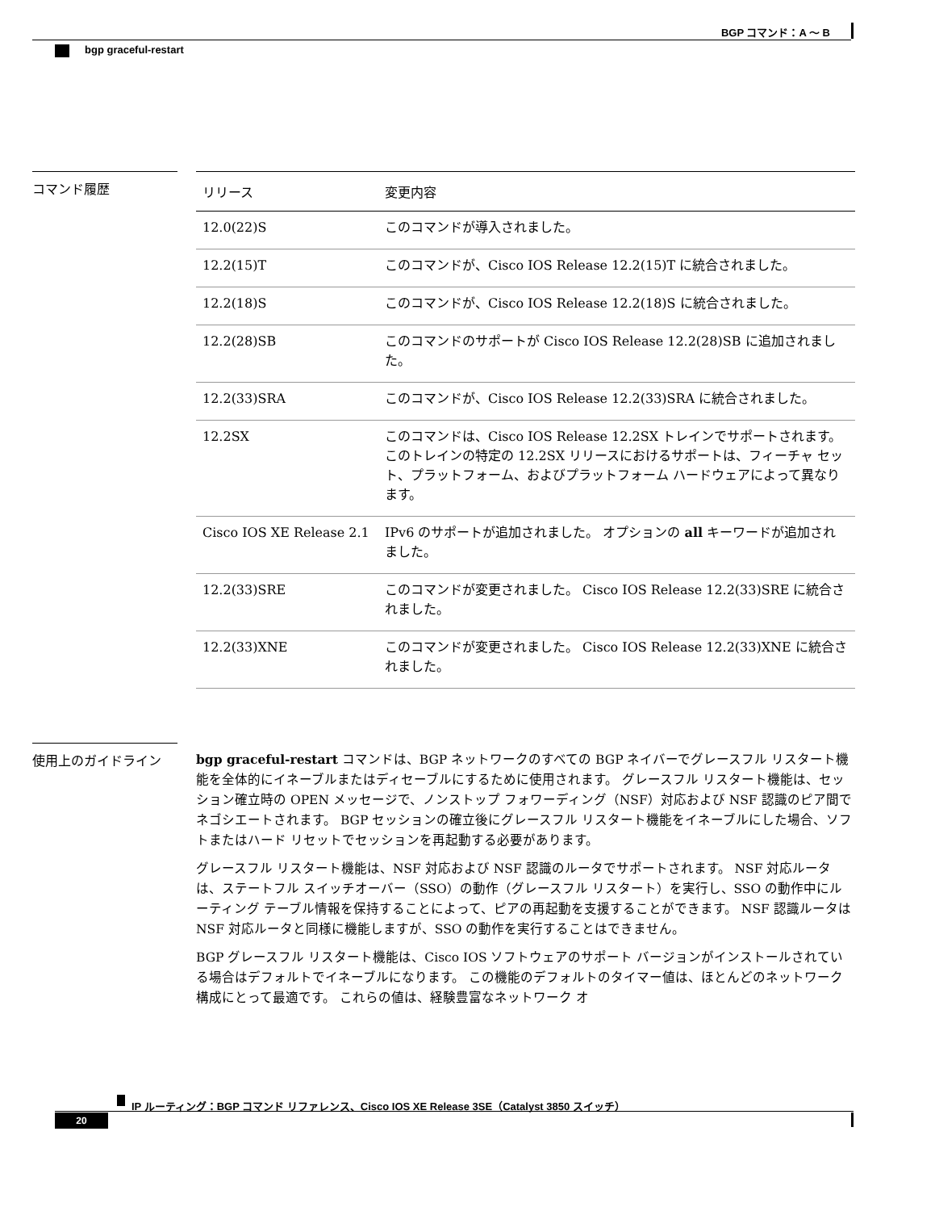BGP コマンド：A ～ B
bgp graceful-restart
コマンド履歴
| リリース | 変更内容 |
| --- | --- |
| 12.0(22)S | このコマンドが導入されました。 |
| 12.2(15)T | このコマンドが、Cisco IOS Release 12.2(15)T に統合されました。 |
| 12.2(18)S | このコマンドが、Cisco IOS Release 12.2(18)S に統合されました。 |
| 12.2(28)SB | このコマンドのサポートが Cisco IOS Release 12.2(28)SB に追加されました。 |
| 12.2(33)SRA | このコマンドが、Cisco IOS Release 12.2(33)SRA に統合されました。 |
| 12.2SX | このコマンドは、Cisco IOS Release 12.2SX トレインでサポートされます。 このトレインの特定の 12.2SX リリースにおけるサポートは、フィーチャ セット、プラットフォーム、およびプラットフォーム ハードウェアによって異なります。 |
| Cisco IOS XE Release 2.1 | IPv6 のサポートが追加されました。 オプションの all キーワードが追加されました。 |
| 12.2(33)SRE | このコマンドが変更されました。 Cisco IOS Release 12.2(33)SRE に統合されました。 |
| 12.2(33)XNE | このコマンドが変更されました。 Cisco IOS Release 12.2(33)XNE に統合されました。 |
使用上のガイドライン
bgp graceful-restart コマンドは、BGP ネットワークのすべての BGP ネイバーでグレースフル リスタート機能を全体的にイネーブルまたはディセーブルにするために使用されます。 グレースフル リスタート機能は、セッション確立時の OPEN メッセージで、ノンストップ フォワーディング（NSF）対応および NSF 認識のピア間でネゴシエートされます。 BGP セッションの確立後にグレースフル リスタート機能をイネーブルにした場合、ソフトまたはハード リセットでセッションを再起動する必要があります。
グレースフル リスタート機能は、NSF 対応および NSF 認識のルータでサポートされます。 NSF 対応ルータは、ステートフル スイッチオーバー（SSO）の動作（グレースフル リスタート）を実行し、SSO の動作中にルーティング テーブル情報を保持することによって、ピアの再起動を支援することができます。 NSF 認識ルータは NSF 対応ルータと同様に機能しますが、SSO の動作を実行することはできません。
BGP グレースフル リスタート機能は、Cisco IOS ソフトウェアのサポート バージョンがインストールされている場合はデフォルトでイネーブルになります。 この機能のデフォルトのタイマー値は、ほとんどのネットワーク構成にとって最適です。 これらの値は、経験豊富なネットワーク オ
IP ルーティング：BGP コマンド リファレンス、Cisco IOS XE Release 3SE（Catalyst 3850 スイッチ）
20